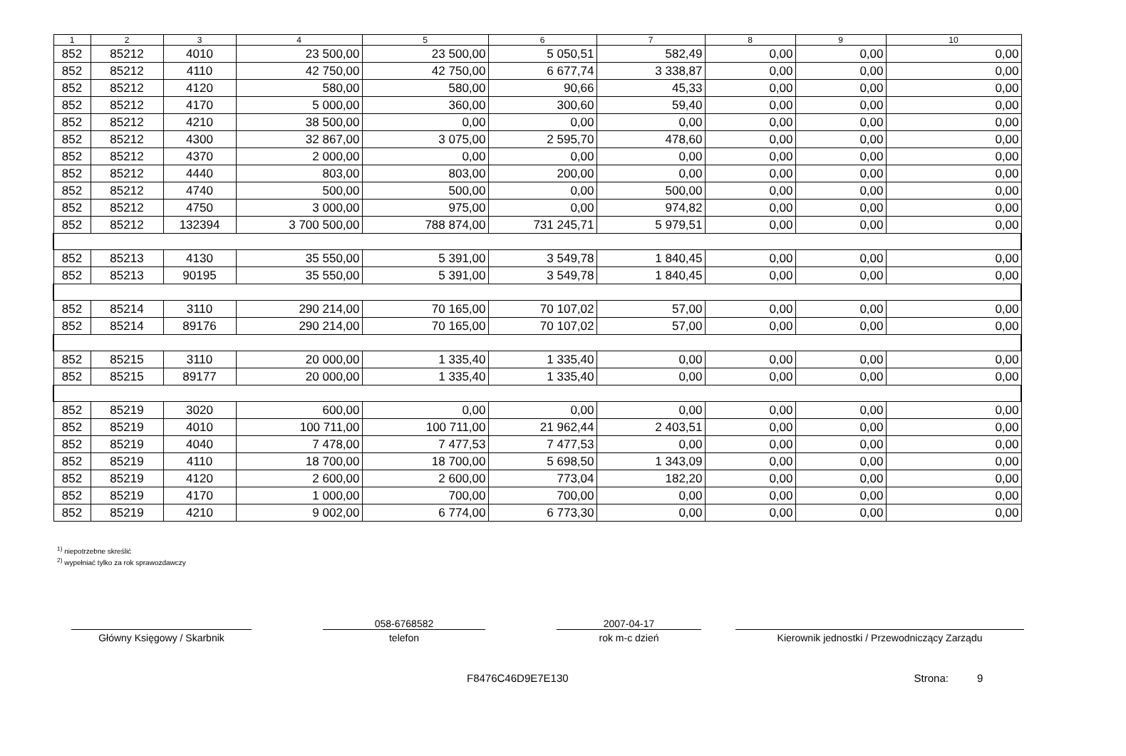| 1 | 2 | 3 | 4 | 5 | 6 | 7 | 8 | 9 | 10 |
| --- | --- | --- | --- | --- | --- | --- | --- | --- | --- |
| 852 | 85212 | 4010 | 23 500,00 | 23 500,00 | 5 050,51 | 582,49 | 0,00 | 0,00 | 0,00 |
| 852 | 85212 | 4110 | 42 750,00 | 42 750,00 | 6 677,74 | 3 338,87 | 0,00 | 0,00 | 0,00 |
| 852 | 85212 | 4120 | 580,00 | 580,00 | 90,66 | 45,33 | 0,00 | 0,00 | 0,00 |
| 852 | 85212 | 4170 | 5 000,00 | 360,00 | 300,60 | 59,40 | 0,00 | 0,00 | 0,00 |
| 852 | 85212 | 4210 | 38 500,00 | 0,00 | 0,00 | 0,00 | 0,00 | 0,00 | 0,00 |
| 852 | 85212 | 4300 | 32 867,00 | 3 075,00 | 2 595,70 | 478,60 | 0,00 | 0,00 | 0,00 |
| 852 | 85212 | 4370 | 2 000,00 | 0,00 | 0,00 | 0,00 | 0,00 | 0,00 | 0,00 |
| 852 | 85212 | 4440 | 803,00 | 803,00 | 200,00 | 0,00 | 0,00 | 0,00 | 0,00 |
| 852 | 85212 | 4740 | 500,00 | 500,00 | 0,00 | 500,00 | 0,00 | 0,00 | 0,00 |
| 852 | 85212 | 4750 | 3 000,00 | 975,00 | 0,00 | 974,82 | 0,00 | 0,00 | 0,00 |
| 852 | 85212 | 132394 | 3 700 500,00 | 788 874,00 | 731 245,71 | 5 979,51 | 0,00 | 0,00 | 0,00 |
| 852 | 85213 | 4130 | 35 550,00 | 5 391,00 | 3 549,78 | 1 840,45 | 0,00 | 0,00 | 0,00 |
| 852 | 85213 | 90195 | 35 550,00 | 5 391,00 | 3 549,78 | 1 840,45 | 0,00 | 0,00 | 0,00 |
| 852 | 85214 | 3110 | 290 214,00 | 70 165,00 | 70 107,02 | 57,00 | 0,00 | 0,00 | 0,00 |
| 852 | 85214 | 89176 | 290 214,00 | 70 165,00 | 70 107,02 | 57,00 | 0,00 | 0,00 | 0,00 |
| 852 | 85215 | 3110 | 20 000,00 | 1 335,40 | 1 335,40 | 0,00 | 0,00 | 0,00 | 0,00 |
| 852 | 85215 | 89177 | 20 000,00 | 1 335,40 | 1 335,40 | 0,00 | 0,00 | 0,00 | 0,00 |
| 852 | 85219 | 3020 | 600,00 | 0,00 | 0,00 | 0,00 | 0,00 | 0,00 | 0,00 |
| 852 | 85219 | 4010 | 100 711,00 | 100 711,00 | 21 962,44 | 2 403,51 | 0,00 | 0,00 | 0,00 |
| 852 | 85219 | 4040 | 7 478,00 | 7 477,53 | 7 477,53 | 0,00 | 0,00 | 0,00 | 0,00 |
| 852 | 85219 | 4110 | 18 700,00 | 18 700,00 | 5 698,50 | 1 343,09 | 0,00 | 0,00 | 0,00 |
| 852 | 85219 | 4120 | 2 600,00 | 2 600,00 | 773,04 | 182,20 | 0,00 | 0,00 | 0,00 |
| 852 | 85219 | 4170 | 1 000,00 | 700,00 | 700,00 | 0,00 | 0,00 | 0,00 | 0,00 |
| 852 | 85219 | 4210 | 9 002,00 | 6 774,00 | 6 773,30 | 0,00 | 0,00 | 0,00 | 0,00 |
<sup>1)</sup> niepotrzebne skreślić
<sup>2)</sup> wypełniać tylko za rok sprawozdawczy
Główny Księgowy / Skarbnik
058-6768582
telefon
2007-04-17
rok m-c dzień
Kierownik jednostki / Przewodniczący Zarządu
F8476C46D9E7E130 Strona: 9